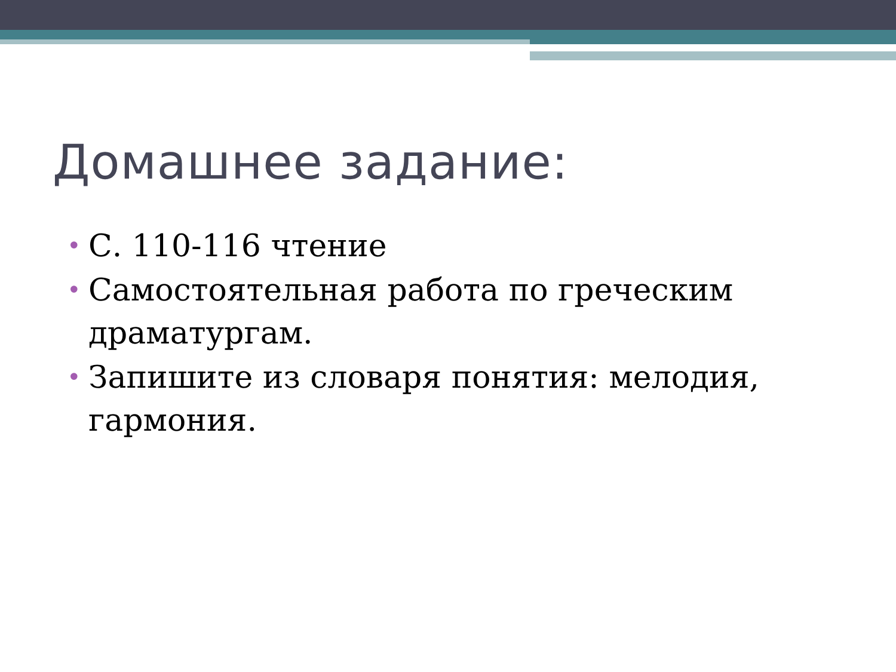Домашнее задание:
• С. 110-116 чтение
• Самостоятельная работа по греческим драматургам.
• Запишите из словаря понятия: мелодия, гармония.